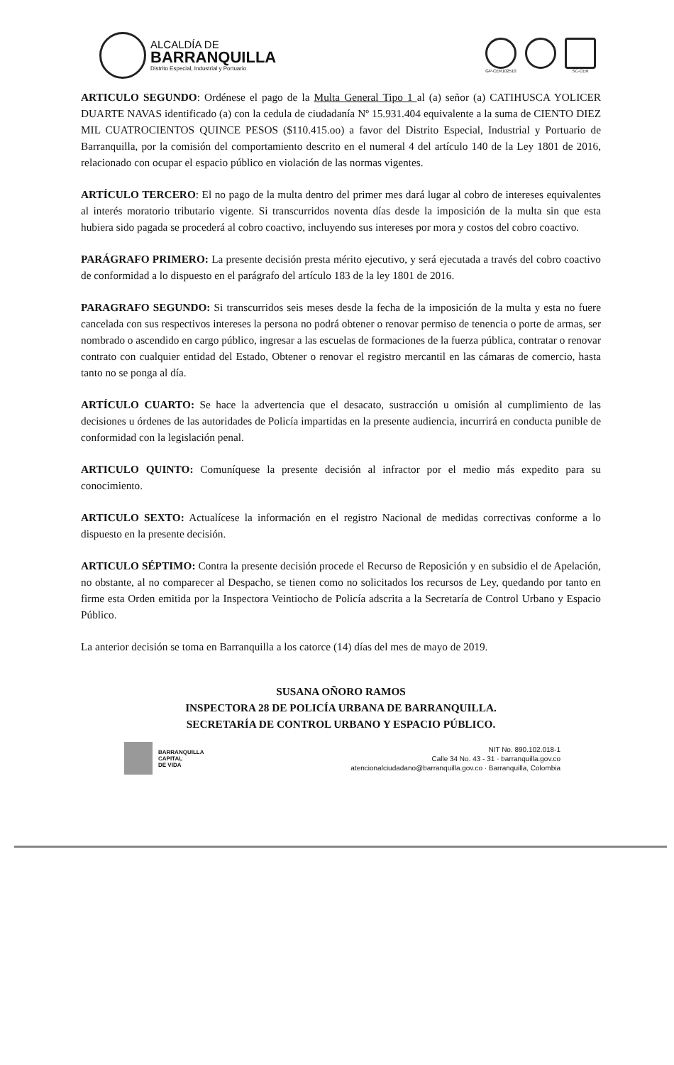ALCALDÍA DE
BARRANQUILLA
Distrito Especial, Industrial y Portuario
GP-CER102510 SC-CER
ARTICULO SEGUNDO: Ordénese el pago de la Multa General Tipo 1 al (a) señor (a) CATIHUSCA YOLICER DUARTE NAVAS identificado (a) con la cedula de ciudadanía Nº 15.931.404 equivalente a la suma de CIENTO DIEZ MIL CUATROCIENTOS QUINCE PESOS ($110.415.oo) a favor del Distrito Especial, Industrial y Portuario de Barranquilla, por la comisión del comportamiento descrito en el numeral 4 del artículo 140 de la Ley 1801 de 2016, relacionado con ocupar el espacio público en violación de las normas vigentes.
ARTÍCULO TERCERO: El no pago de la multa dentro del primer mes dará lugar al cobro de intereses equivalentes al interés moratorio tributario vigente. Si transcurridos noventa días desde la imposición de la multa sin que esta hubiera sido pagada se procederá al cobro coactivo, incluyendo sus intereses por mora y costos del cobro coactivo.
PARÁGRAFO PRIMERO: La presente decisión presta mérito ejecutivo, y será ejecutada a través del cobro coactivo de conformidad a lo dispuesto en el parágrafo del artículo 183 de la ley 1801 de 2016.
PARAGRAFO SEGUNDO: Si transcurridos seis meses desde la fecha de la imposición de la multa y esta no fuere cancelada con sus respectivos intereses la persona no podrá obtener o renovar permiso de tenencia o porte de armas, ser nombrado o ascendido en cargo público, ingresar a las escuelas de formaciones de la fuerza pública, contratar o renovar contrato con cualquier entidad del Estado, Obtener o renovar el registro mercantil en las cámaras de comercio, hasta tanto no se ponga al día.
ARTÍCULO CUARTO: Se hace la advertencia que el desacato, sustracción u omisión al cumplimiento de las decisiones u órdenes de las autoridades de Policía impartidas en la presente audiencia, incurrirá en conducta punible de conformidad con la legislación penal.
ARTICULO QUINTO: Comuníquese la presente decisión al infractor por el medio más expedito para su conocimiento.
ARTICULO SEXTO: Actualícese la información en el registro Nacional de medidas correctivas conforme a lo dispuesto en la presente decisión.
ARTICULO SÉPTIMO: Contra la presente decisión procede el Recurso de Reposición y en subsidio el de Apelación, no obstante, al no comparecer al Despacho, se tienen como no solicitados los recursos de Ley, quedando por tanto en firme esta Orden emitida por la Inspectora Veintiocho de Policía adscrita a la Secretaría de Control Urbano y Espacio Público.
La anterior decisión se toma en Barranquilla a los catorce (14) días del mes de mayo de 2019.
SUSANA OÑORO RAMOS
INSPECTORA 28 DE POLICÍA URBANA DE BARRANQUILLA.
SECRETARÍA DE CONTROL URBANO Y ESPACIO PÚBLICO.
BARRANQUILLA
CAPITAL
DE VIDA
NIT No. 890.102.018-1
Calle 34 No. 43 - 31 · barranquilla.gov.co
atencionalciudadano@barranquilla.gov.co · Barranquilla, Colombia